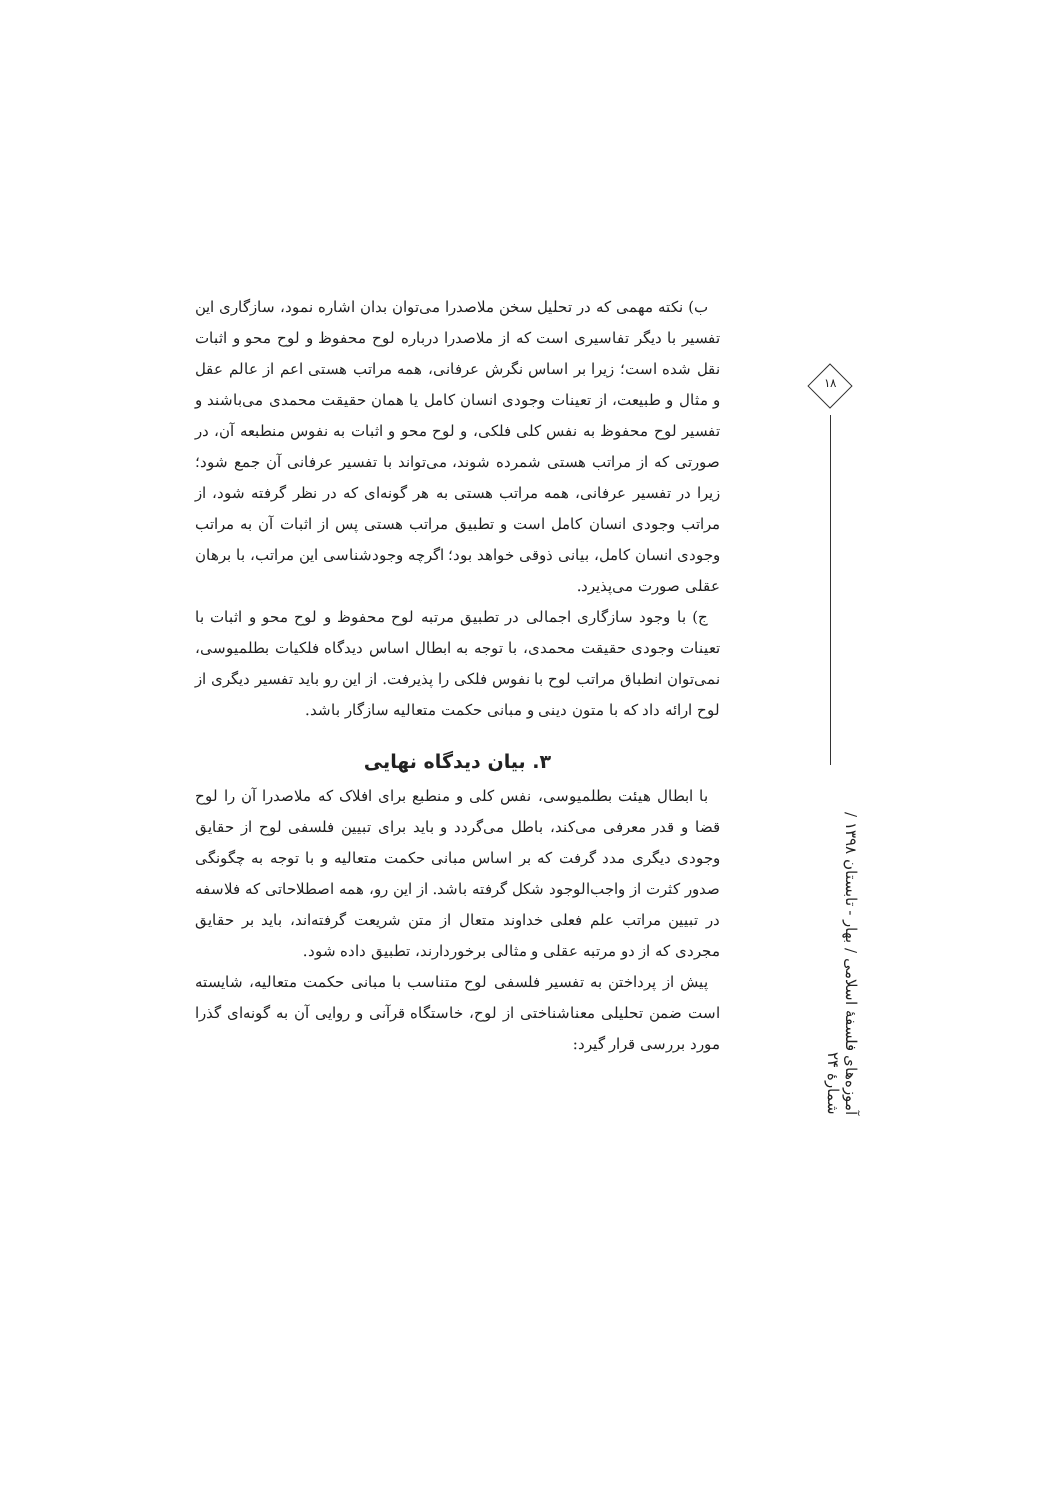ب) نکته مهمی که در تحلیل سخن ملاصدرا می‌توان بدان اشاره نمود، سازگاری این تفسیر با دیگر تفاسیری است که از ملاصدرا درباره لوح محفوظ و لوح محو و اثبات نقل شده است؛ زیرا بر اساس نگرش عرفانی، همه مراتب هستی اعم از عالم عقل و مثال و طبیعت، از تعینات وجودی انسان کامل یا همان حقیقت محمدی می‌باشند و تفسیر لوح محفوظ به نفس کلی فلکی، و لوح محو و اثبات به نفوس منطبعه آن، در صورتی که از مراتب هستی شمرده شوند، می‌تواند با تفسیر عرفانی آن جمع شود؛ زیرا در تفسیر عرفانی، همه مراتب هستی به هر گونه‌ای که در نظر گرفته شود، از مراتب وجودی انسان کامل است و تطبیق مراتب هستی پس از اثبات آن به مراتب وجودی انسان کامل، بیانی ذوقی خواهد بود؛ اگرچه وجودشناسی این مراتب، با برهان عقلی صورت می‌پذیرد.
ج) با وجود سازگاری اجمالی در تطبیق مرتبه لوح محفوظ و لوح محو و اثبات با تعینات وجودی حقیقت محمدی، با توجه به ابطال اساس دیدگاه فلکیات بطلمیوسی، نمی‌توان انطباق مراتب لوح با نفوس فلکی را پذیرفت. از این رو باید تفسیر دیگری از لوح ارائه داد که با متون دینی و مبانی حکمت متعالیه سازگار باشد.
۳. بیان دیدگاه نهایی
با ابطال هیئت بطلمیوسی، نفس کلی و منطبع برای افلاک که ملاصدرا آن را لوح قضا و قدر معرفی می‌کند، باطل می‌گردد و باید برای تبیین فلسفی لوح از حقایق وجودی دیگری مدد گرفت که بر اساس مبانی حکمت متعالیه و با توجه به چگونگی صدور کثرت از واجب‌الوجود شکل گرفته باشد. از این رو، همه اصطلاحاتی که فلاسفه در تبیین مراتب علم فعلی خداوند متعال از متن شریعت گرفته‌اند، باید بر حقایق مجردی که از دو مرتبه عقلی و مثالی برخوردارند، تطبیق داده شود.
پیش از پرداختن به تفسیر فلسفی لوح متناسب با مبانی حکمت متعالیه، شایسته است ضمن تحلیلی معناشناختی از لوح، خاستگاه قرآنی و روایی آن به گونه‌ای گذرا مورد بررسی قرار گیرد:
۱۸
آموزه‌های فلسفهٔ اسلامی / بهار - تابستان ۱۳۹۸ / شمارهٔ ۲۴